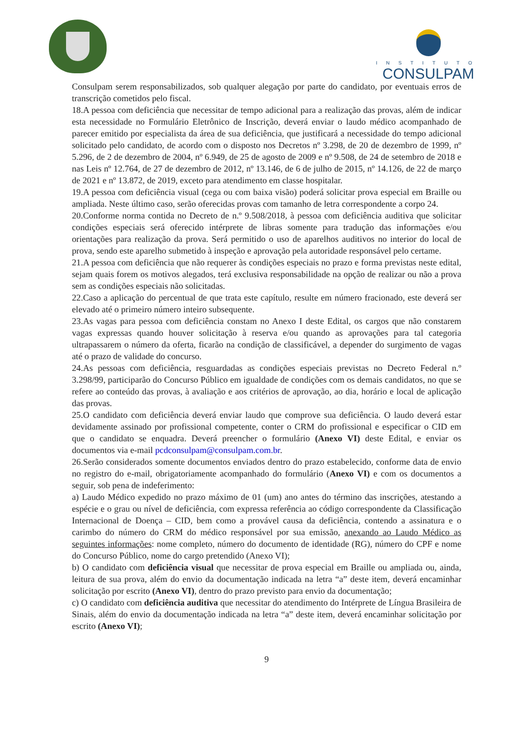INSTITUTO
CONSULPAM
Consulpam serem responsabilizados, sob qualquer alegação por parte do candidato, por eventuais erros de transcrição cometidos pelo fiscal.
18.A pessoa com deficiência que necessitar de tempo adicional para a realização das provas, além de indicar esta necessidade no Formulário Eletrônico de Inscrição, deverá enviar o laudo médico acompanhado de parecer emitido por especialista da área de sua deficiência, que justificará a necessidade do tempo adicional solicitado pelo candidato, de acordo com o disposto nos Decretos nº 3.298, de 20 de dezembro de 1999, nº 5.296, de 2 de dezembro de 2004, nº 6.949, de 25 de agosto de 2009 e nº 9.508, de 24 de setembro de 2018 e nas Leis nº 12.764, de 27 de dezembro de 2012, nº 13.146, de 6 de julho de 2015, nº 14.126, de 22 de março de 2021 e nº 13.872, de 2019, exceto para atendimento em classe hospitalar.
19.A pessoa com deficiência visual (cega ou com baixa visão) poderá solicitar prova especial em Braille ou ampliada. Neste último caso, serão oferecidas provas com tamanho de letra correspondente a corpo 24.
20.Conforme norma contida no Decreto de n.º 9.508/2018, à pessoa com deficiência auditiva que solicitar condições especiais será oferecido intérprete de libras somente para tradução das informações e/ou orientações para realização da prova. Será permitido o uso de aparelhos auditivos no interior do local de prova, sendo este aparelho submetido à inspeção e aprovação pela autoridade responsável pelo certame.
21.A pessoa com deficiência que não requerer às condições especiais no prazo e forma previstas neste edital, sejam quais forem os motivos alegados, terá exclusiva responsabilidade na opção de realizar ou não a prova sem as condições especiais não solicitadas.
22.Caso a aplicação do percentual de que trata este capítulo, resulte em número fracionado, este deverá ser elevado até o primeiro número inteiro subsequente.
23.As vagas para pessoa com deficiência constam no Anexo I deste Edital, os cargos que não constarem vagas expressas quando houver solicitação à reserva e/ou quando as aprovações para tal categoria ultrapassarem o número da oferta, ficarão na condição de classificável, a depender do surgimento de vagas até o prazo de validade do concurso.
24.As pessoas com deficiência, resguardadas as condições especiais previstas no Decreto Federal n.º 3.298/99, participarão do Concurso Público em igualdade de condições com os demais candidatos, no que se refere ao conteúdo das provas, à avaliação e aos critérios de aprovação, ao dia, horário e local de aplicação das provas.
25.O candidato com deficiência deverá enviar laudo que comprove sua deficiência. O laudo deverá estar devidamente assinado por profissional competente, conter o CRM do profissional e especificar o CID em que o candidato se enquadra. Deverá preencher o formulário (Anexo VI) deste Edital, e enviar os documentos via e-mail pcdconsulpam@consulpam.com.br.
26.Serão considerados somente documentos enviados dentro do prazo estabelecido, conforme data de envio no registro do e-mail, obrigatoriamente acompanhado do formulário (Anexo VI) e com os documentos a seguir, sob pena de indeferimento:
a) Laudo Médico expedido no prazo máximo de 01 (um) ano antes do término das inscrições, atestando a espécie e o grau ou nível de deficiência, com expressa referência ao código correspondente da Classificação Internacional de Doença – CID, bem como a provável causa da deficiência, contendo a assinatura e o carimbo do número do CRM do médico responsável por sua emissão, anexando ao Laudo Médico as seguintes informações: nome completo, número do documento de identidade (RG), número do CPF e nome do Concurso Público, nome do cargo pretendido (Anexo VI);
b) O candidato com deficiência visual que necessitar de prova especial em Braille ou ampliada ou, ainda, leitura de sua prova, além do envio da documentação indicada na letra “a” deste item, deverá encaminhar solicitação por escrito (Anexo VI), dentro do prazo previsto para envio da documentação;
c) O candidato com deficiência auditiva que necessitar do atendimento do Intérprete de Língua Brasileira de Sinais, além do envio da documentação indicada na letra “a” deste item, deverá encaminhar solicitação por escrito (Anexo VI);
9